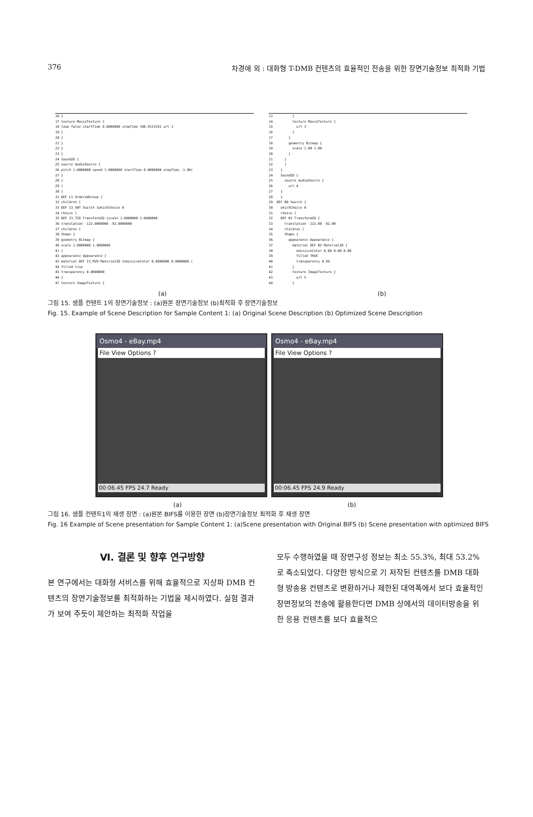376 차경애 외 : 대화형 T-DMB 컨텐츠의 효율적인 전송을 위한 장면기술정보 최적화 기법
16 } 17 texture MovieTexture { 18 loop false startTime 0.0000000 stopTime 398.9333191 url 3 19 } 20 } 21 } 22 } 23 } 24 Sound2D { 25 source AudioSource { 26 pitch 1.0000000 speed 1.0000000 startTime 0.0000000 stopTime -1.00( 27 } 28 } 29 ] 30 } 31 DEF L1 OrderedGroup { 32 children [ 33 DEF I3_SWT Switch {whichChoice 0 34 choice [ 35 DEF I3_T2D Transform2D {scale 1.0000000 1.0000000 36 translation -122.0000000 -92.0000000 37 children [ 38 Shape { 39 geometry Bitmap { 40 scale 1.0000000 1.0000000 41 } 42 appearance Appearance { 43 material DEF I3_M2D Material2D {emissiveColor 0.0000000 0.0000000 ( 44 filled true 45 transparency 0.0000000 46 } 47 texture ImageTexture {
13 } 14 texture MovieTexture { 15 url 3 16 } 17 } 18 geometry Bitmap { 19 scale 1.00 1.00 20 } 21 } 22 ] 23 } 24 Sound2D { 25 source AudioSource { 26 url 4 27 } 28 } 29 DEF B0 Switch { 30 whichChoice 0 31 choice [ 32 DEF B1 Transform2D { 33 translation -122.00 -92.00 34 children [ 35 Shape { 36 appearance Appearance { 37 material DEF B2 Material2D { 38 emissiveColor 0.60 0.00 0.00 39 filled TRUE 40 transparency 0.99 41 } 42 texture ImageTexture { 43 url 5 44 }
(a) (b)
그림 15. 샘플 컨텐트 1의 장면기술정보 : (a)원본 장면기술정보 (b)최적화 후 장면기술정보
Fig. 15. Example of Scene Description for Sample Content 1: (a) Original Scene Description (b) Optimized Scene Description
Osmo4 - eBay.mp4
File View Options ?
00:06.45 FPS 24.7 Ready
Osmo4 - eBay.mp4
File View Options ?
00:06.45 FPS 24.9 Ready
(a) (b)
그림 16. 샘플 컨텐트1의 재생 장면 : (a)원본 BIFS를 이용한 장면 (b)장면기술정보 최적화 후 재생 장면
Fig. 16 Example of Scene presentation for Sample Content 1: (a)Scene presentation with Original BIFS (b) Scene presentation with optimized BIFS
Ⅵ. 결론 및 향후 연구방향
본 연구에서는 대화형 서비스를 위해 효율적으로 지상파 DMB 컨텐츠의 장면기술정보를 최적화하는 기법을 제시하였다. 실험 결과가 보여 주듯이 제안하는 최적화 작업을
모두 수행하였을 때 장면구성 정보는 최소 55.3%, 최대 53.2%로 축소되었다. 다양한 방식으로 기 저작된 컨텐츠를 DMB 대화형 방송용 컨텐츠로 변환하거나 제한된 대역폭에서 보다 효율적인 장면정보의 전송에 활용한다면 DMB 상에서의 데이터방송을 위한 응용 컨텐츠를 보다 효율적으